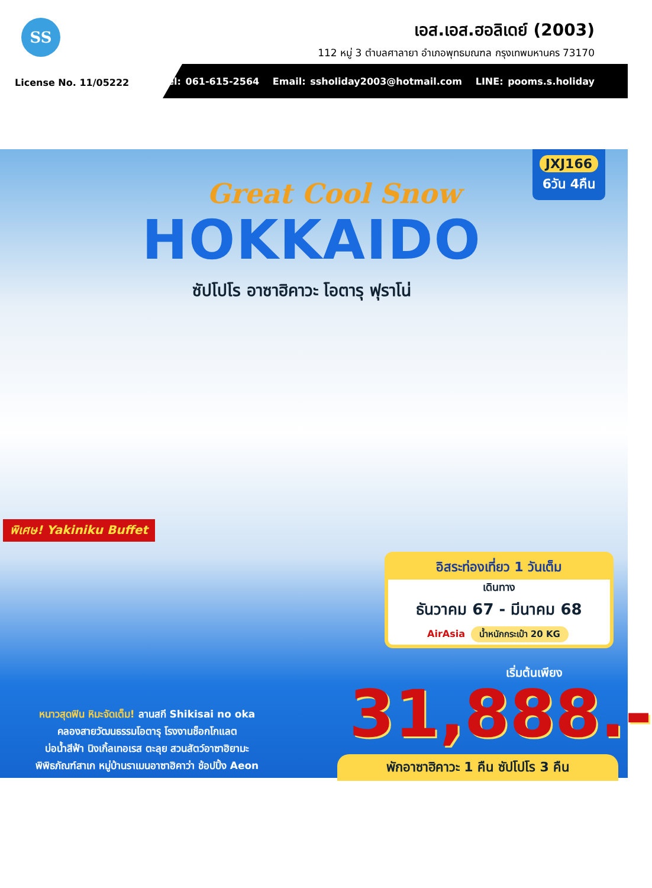SS
เอส.เอส.ฮอลิเดย์ (2003)
112 หมู่ 3 ตำบลศาลายา อำเภอพุทธมณฑล กรุงเทพมหานคร 73170
License No. 11/05222
Tel: 061-615-2564 Email: ssholiday2003@hotmail.com LINE: pooms.s.holiday
JXJ166
6วัน 4คืน
Great Cool Snow
HOKKAIDO
ซัปโปโร อาซาฮิคาวะ โอตารุ ฟุราโน่
พิเศษ! Yakiniku Buffet
อิสระท่องเที่ยว 1 วันเต็ม
เดินทาง
ธันวาคม 67 - มีนาคม 68
AirAsia น้ำหนักกระเป๋า 20 KG
เริ่มต้นเพียง
31,888.-
หนาวสุดฟิน หิมะจัดเต็ม! ลานสกี Shikisai no oka
คลองสายวัฒนธรรมโอตารุ โรงงานช็อกโกแลต
บ่อน้ำสีฟ้า นิงเกิ้ลเทอเรส ตะลุย สวนสัตว์อาซาฮิยามะ
พิพิธภัณฑ์สาเก หมู่บ้านราเมนอาซาฮิคาว่า ช้อปปิ้ง Aeon
พักอาซาฮิคาวะ 1 คืน ซัปโปโร 3 คืน